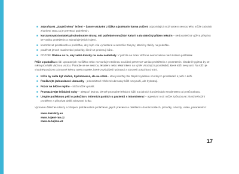■ zabraňovat „zbytečnému" ležení – časné vstávání z lůžka a jakékoliv forma cvičení odpovídající možnostem nemocného může zabránit zhoršení stavu a je prevencí proleženin.
■ konzumovat dostatek plnohodnotné stravy, mít potřebné množství kalorií a dostatečný příjem tekutin – nedostatečná výživa přispívá ke vzniku proleženin a zabraňuje jejich hojení.
■ kontrolovat prostěradlo a podložku, aby bylo vše vyhlazené a netvořilo záhyby, které by tlačily na pokožku.
■ používat jemné masírování pokožky, čímž se prokrvují kůra.
■ POZOR! Dbáme na to, aby velké klouby na sebe nedléhaly. V poloze na boku vložíme nemocnému mezi kolena polštářek.
Péče o pokožku u lidí upoutaných na lůžko nebo na vozík je nedílnou součástí prevence vzniku proleženin a prosezenin. Osobní hygiena by se měla provádět vlažnou vodou. Poradte se se sestrou, lékařem nebo lékárníkem na výběr vhodných prostředků, které kůži nevysuší. Na kůži je vhodné používat ochranné krémy anebo spreje, které zvyšují její hydrataci a zároveň pokožku chrání.
■ Kůže by měla být vláčná, hydratovaná, ale ne vlhká - stav pokožky lze zlepšit vyběrem vhodných prostředků k péči o kůži.
■ Používejte jednorázové ubrousky - jednorázové vlhčené ubrousky kůži nevysuší, ale hydratují.
■ Pozor na běžné mýdlo – kůži může vysušit.
■ Promazávejte lešticími nohy – alespoň jednou denně promažte lešticími kůži na dolních končetinách emolientem od prstů nahoru.
■ Umyjte potřebnou péči o pokožku v intimních partiích u pacientů s inkontinencí – agresivní moč může způsobovat závažné kožní problémy a přispívat další zdravotní riziko.
Vybrané užitečné odkazy a zdroje k problematice proleženin, jejich prevenci a ošetření v domácnostech, příručky, návody, videa, poradenství:
www.dekubity.eu
www.hojeni-ran.cz
www.zahojime.cz
17